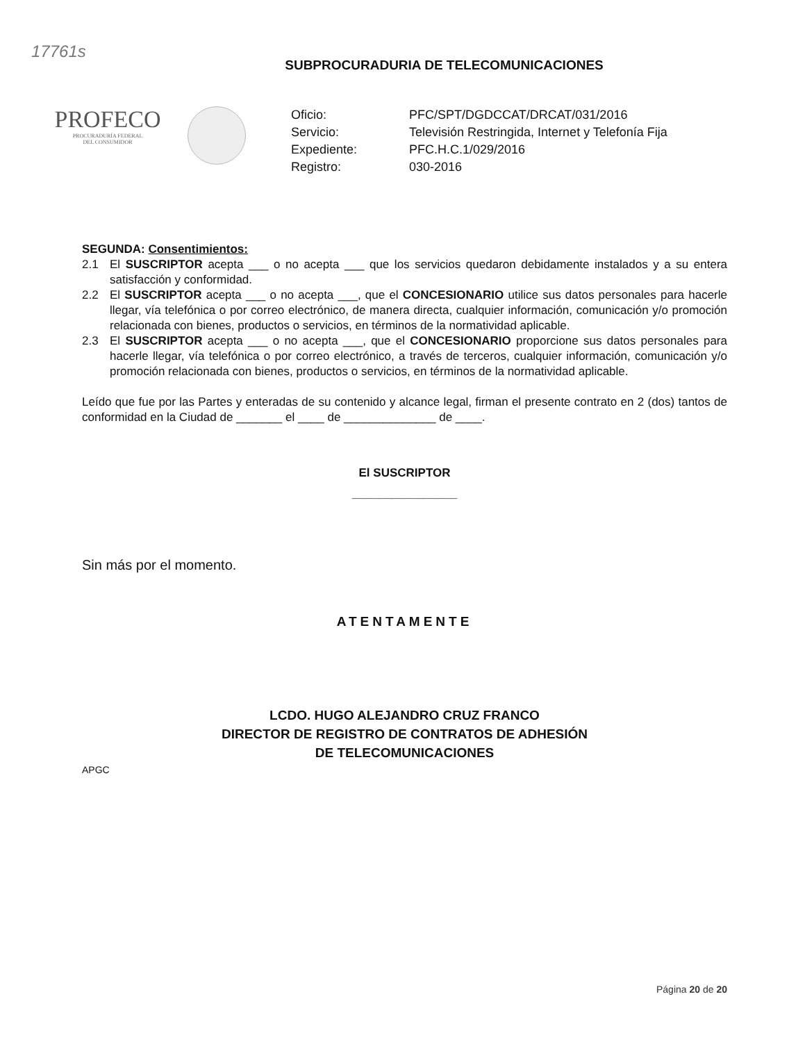17761s
SUBPROCURADURIA DE TELECOMUNICACIONES
PROFECO
PROCURADURÍA FEDERAL
DEL CONSUMIDOR
Oficio: PFC/SPT/DGDCCAT/DRCAT/031/2016 Servicio: Televisión Restringida, Internet y Telefonía Fija Expediente: PFC.H.C.1/029/2016 Registro: 030-2016
SEGUNDA: Consentimientos:
2.1 El SUSCRIPTOR acepta ___ o no acepta ___ que los servicios quedaron debidamente instalados y a su entera satisfacción y conformidad.
2.2 El SUSCRIPTOR acepta ___ o no acepta ___, que el CONCESIONARIO utilice sus datos personales para hacerle llegar, vía telefónica o por correo electrónico, de manera directa, cualquier información, comunicación y/o promoción relacionada con bienes, productos o servicios, en términos de la normatividad aplicable.
2.3 El SUSCRIPTOR acepta ___ o no acepta ___, que el CONCESIONARIO proporcione sus datos personales para hacerle llegar, vía telefónica o por correo electrónico, a través de terceros, cualquier información, comunicación y/o promoción relacionada con bienes, productos o servicios, en términos de la normatividad aplicable.
Leído que fue por las Partes y enteradas de su contenido y alcance legal, firman el presente contrato en 2 (dos) tantos de conformidad en la Ciudad de _______ el ____ de ______________ de ____.
El SUSCRIPTOR
________________
Sin más por el momento.
ATENTAMENTE
LCDO. HUGO ALEJANDRO CRUZ FRANCO
DIRECTOR DE REGISTRO DE CONTRATOS DE ADHESIÓN
DE TELECOMUNICACIONES
APGC
Página 20 de 20